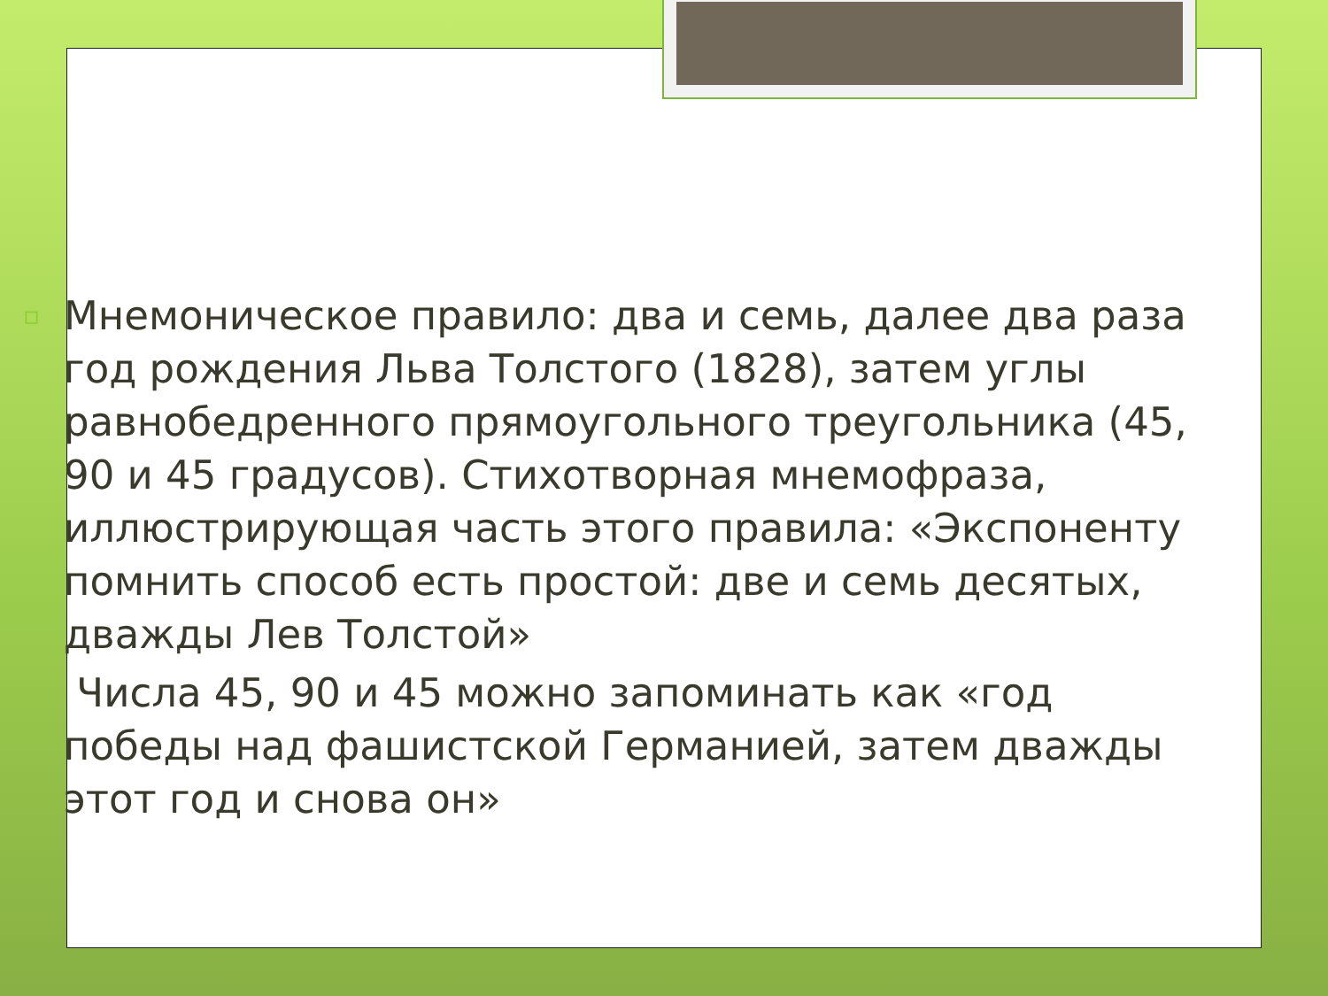▫
Мнемоническое правило: два и семь, далее два раза год рождения Льва Толстого (1828), затем углы равнобедренного прямоугольного треугольника (45, 90 и 45 градусов). Стихотворная мнемофраза, иллюстрирующая часть этого правила: «Экспоненту помнить способ есть простой: две и семь десятых, дважды Лев Толстой»
Числа 45, 90 и 45 можно запоминать как «год победы над фашистской Германией, затем дважды этот год и снова он»